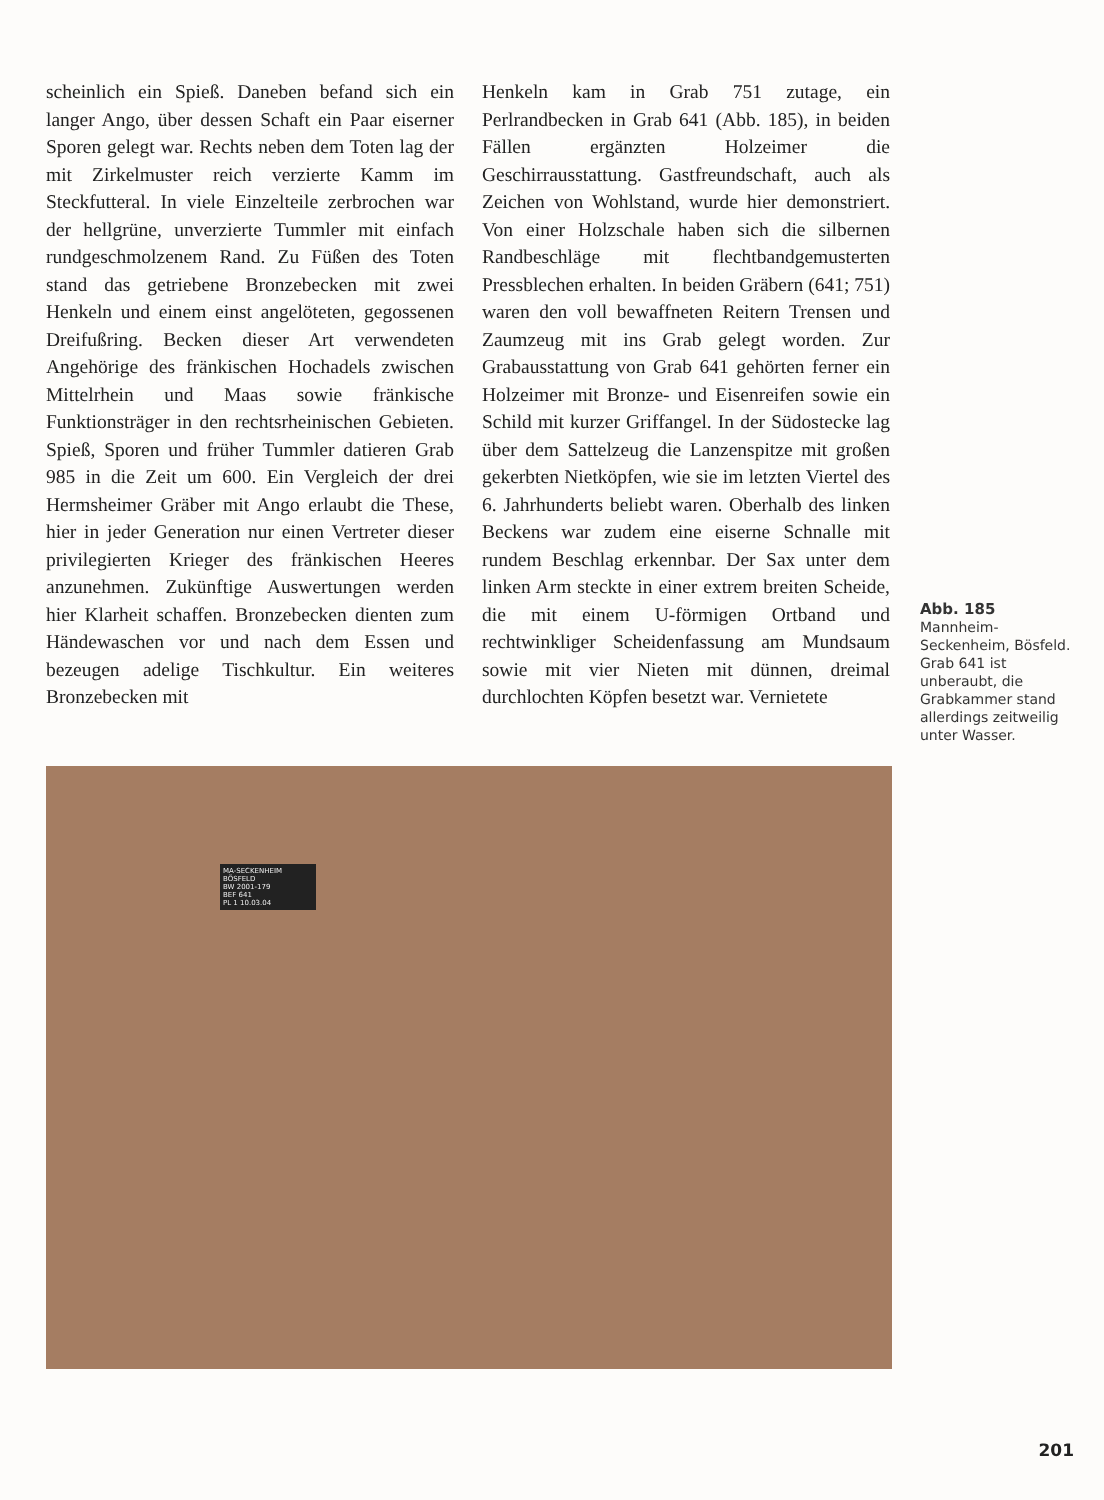scheinlich ein Spieß. Daneben befand sich ein langer Ango, über dessen Schaft ein Paar eiserner Sporen gelegt war. Rechts neben dem Toten lag der mit Zirkelmuster reich verzierte Kamm im Steckfutteral. In viele Einzelteile zerbrochen war der hellgrüne, unverzierte Tummler mit einfach rundgeschmolzenem Rand. Zu Füßen des Toten stand das getriebene Bronzebecken mit zwei Henkeln und einem einst angelöteten, gegossenen Dreifußring. Becken dieser Art verwendeten Angehörige des fränkischen Hochadels zwischen Mittelrhein und Maas sowie fränkische Funktionsträger in den rechtsrheinischen Gebieten. Spieß, Sporen und früher Tummler datieren Grab 985 in die Zeit um 600. Ein Vergleich der drei Hermsheimer Gräber mit Ango erlaubt die These, hier in jeder Generation nur einen Vertreter dieser privilegierten Krieger des fränkischen Heeres anzunehmen. Zukünftige Auswertungen werden hier Klarheit schaffen. Bronzebecken dienten zum Händewaschen vor und nach dem Essen und bezeugen adelige Tischkultur. Ein weiteres Bronzebecken mit
Henkeln kam in Grab 751 zutage, ein Perlrandbecken in Grab 641 (Abb. 185), in beiden Fällen ergänzten Holzeimer die Geschirrausstattung. Gastfreundschaft, auch als Zeichen von Wohlstand, wurde hier demonstriert. Von einer Holzschale haben sich die silbernen Randbeschläge mit flechtbandgemusterten Pressblechen erhalten. In beiden Gräbern (641; 751) waren den voll bewaffneten Reitern Trensen und Zaumzeug mit ins Grab gelegt worden. Zur Grabausstattung von Grab 641 gehörten ferner ein Holzeimer mit Bronze- und Eisenreifen sowie ein Schild mit kurzer Griffangel. In der Südostecke lag über dem Sattelzeug die Lanzenspitze mit großen gekerbten Nietköpfen, wie sie im letzten Viertel des 6. Jahrhunderts beliebt waren. Oberhalb des linken Beckens war zudem eine eiserne Schnalle mit rundem Beschlag erkennbar. Der Sax unter dem linken Arm steckte in einer extrem breiten Scheide, die mit einem U-förmigen Ortband und rechtwinkliger Scheidenfassung am Mundsaum sowie mit vier Nieten mit dünnen, dreimal durchlochten Köpfen besetzt war. Vernietete
Abb. 185
Mannheim-Seckenheim, Bösfeld. Grab 641 ist unberaubt, die Grabkammer stand allerdings zeitweilig unter Wasser.
MA-SECKENHEIM
BÖSFELD
BW 2001-179
BEF 641
PL 1 10.03.04
201